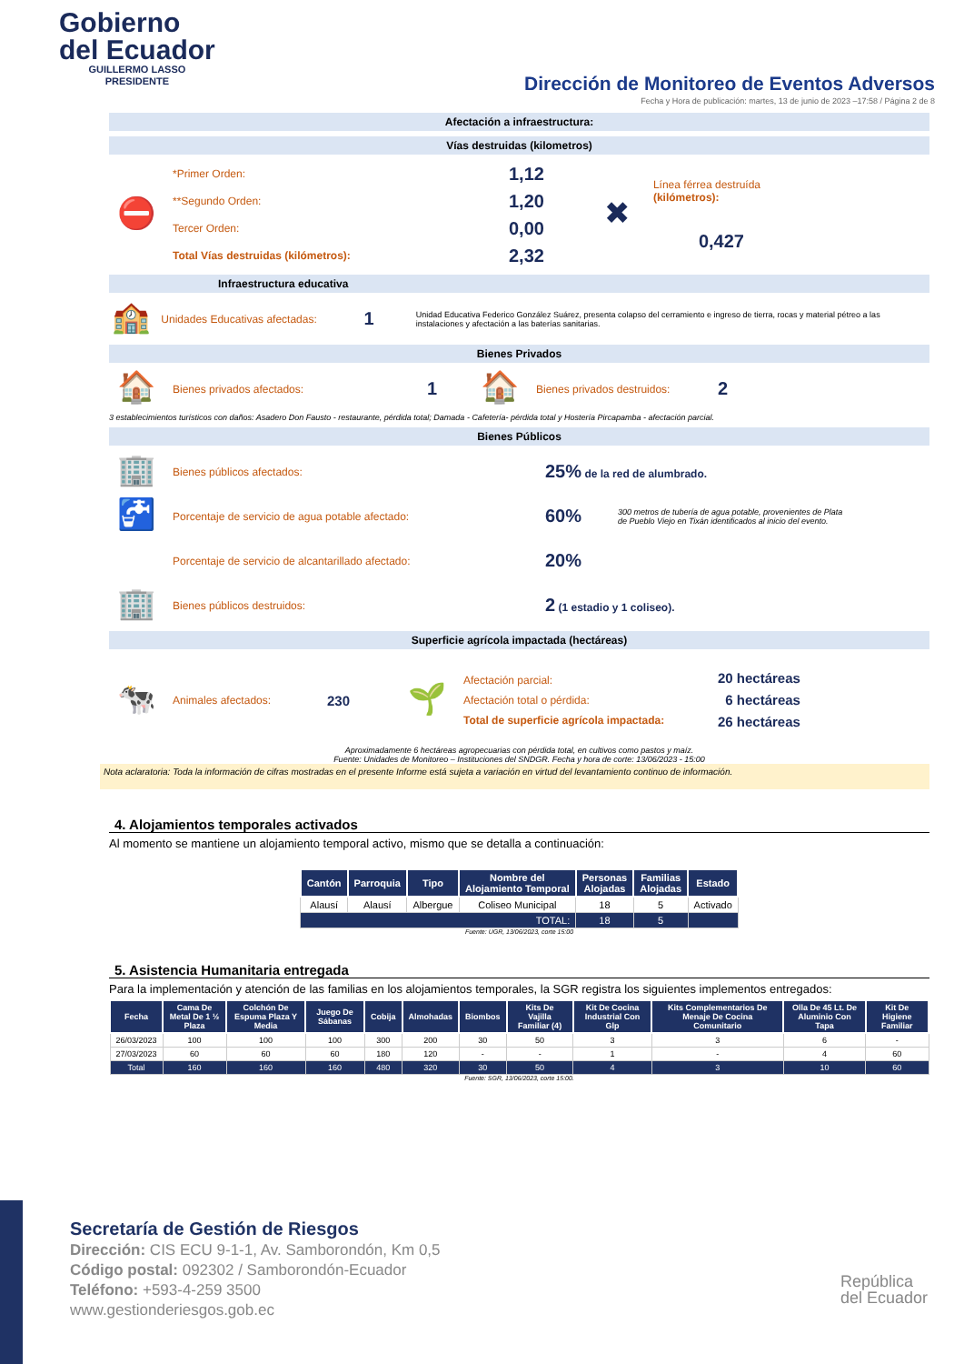Gobierno
del Ecuador
GUILLERMO LASSO
PRESIDENTE
Dirección de Monitoreo de Eventos Adversos
Fecha y Hora de publicación: martes, 13 de junio de 2023 –17:58 / Página 2 de 8
Afectación a infraestructura:
Vías destruidas (kilometros)
⛔
*Primer Orden:
**Segundo Orden:
Tercer Orden:
Total Vías destruidas (kilómetros):
1,12
1,20
0,00
2,32
✖
Línea férrea destruída
(kilómetros):
0,427
Infraestructura educativa
🏫
Unidades Educativas afectadas:
1
Unidad Educativa Federico González Suárez, presenta colapso del cerramiento e ingreso de tierra, rocas y material pétreo a las instalaciones y afectación a las baterías sanitarias.
Bienes Privados
🏠
Bienes privados afectados:
1
🏠
Bienes privados destruidos:
2
3 establecimientos turísticos con daños: Asadero Don Fausto - restaurante, pérdida total; Damada - Cafetería- pérdida total y Hostería Pircapamba - afectación parcial.
Bienes Públicos
🏢
Bienes públicos afectados:
25% de la red de alumbrado.
🚰
Porcentaje de servicio de agua potable afectado:
60%
300 metros de tubería de agua potable, provenientes de Plata de Pueblo Viejo en Tixán identificados al inicio del evento.
Porcentaje de servicio de alcantarillado afectado:
20%
🏢
Bienes públicos destruidos:
2 (1 estadio y 1 coliseo).
Superficie agrícola impactada (hectáreas)
🐄
Animales afectados:
230
🌱
Afectación parcial:
Afectación total o pérdida:
Total de superficie agrícola impactada:
20 hectáreas
6 hectáreas
26 hectáreas
Aproximadamente 6 hectáreas agropecuarias con pérdida total, en cultivos como pastos y maíz.
Fuente: Unidades de Monitoreo – Instituciones del SNDGR. Fecha y hora de corte: 13/06/2023 - 15:00
Nota aclaratoria: Toda la información de cifras mostradas en el presente Informe está sujeta a variación en virtud del levantamiento continuo de información.
4. Alojamientos temporales activados
Al momento se mantiene un alojamiento temporal activo, mismo que se detalla a continuación:
| Cantón | Parroquia | Tipo | Nombre del Alojamiento Temporal | Personas Alojadas | Familias Alojadas | Estado |
| --- | --- | --- | --- | --- | --- | --- |
| Alausí | Alausí | Albergue | Coliseo Municipal | 18 | 5 | Activado |
| TOTAL: | | | | 18 | 5 | |
Fuente: UGR, 13/06/2023, corte 15:00
5. Asistencia Humanitaria entregada
Para la implementación y atención de las familias en los alojamientos temporales, la SGR registra los siguientes implementos entregados:
| Fecha | Cama De Metal De 1 ½ Plaza | Colchón De Espuma Plaza Y Media | Juego De Sábanas | Cobija | Almohadas | Biombos | Kits De Vajilla Familiar (4) | Kit De Cocina Industrial Con Glp | Kits Complementarios De Menaje De Cocina Comunitario | Olla De 45 Lt. De Aluminio Con Tapa | Kit De Higiene Familiar |
| --- | --- | --- | --- | --- | --- | --- | --- | --- | --- | --- | --- |
| 26/03/2023 | 100 | 100 | 100 | 300 | 200 | 30 | 50 | 3 | 3 | 6 | - |
| 27/03/2023 | 60 | 60 | 60 | 180 | 120 | - | - | 1 | - | 4 | 60 |
| Total | 160 | 160 | 160 | 480 | 320 | 30 | 50 | 4 | 3 | 10 | 60 |
Fuente: SGR, 13/06/2023, corte 15:00.
Secretaría de Gestión de Riesgos
Dirección: CIS ECU 9-1-1, Av. Samborondón, Km 0,5
Código postal: 092302 / Samborondón-Ecuador
Teléfono: +593-4-259 3500
www.gestionderiesgos.gob.ec
República
del Ecuador